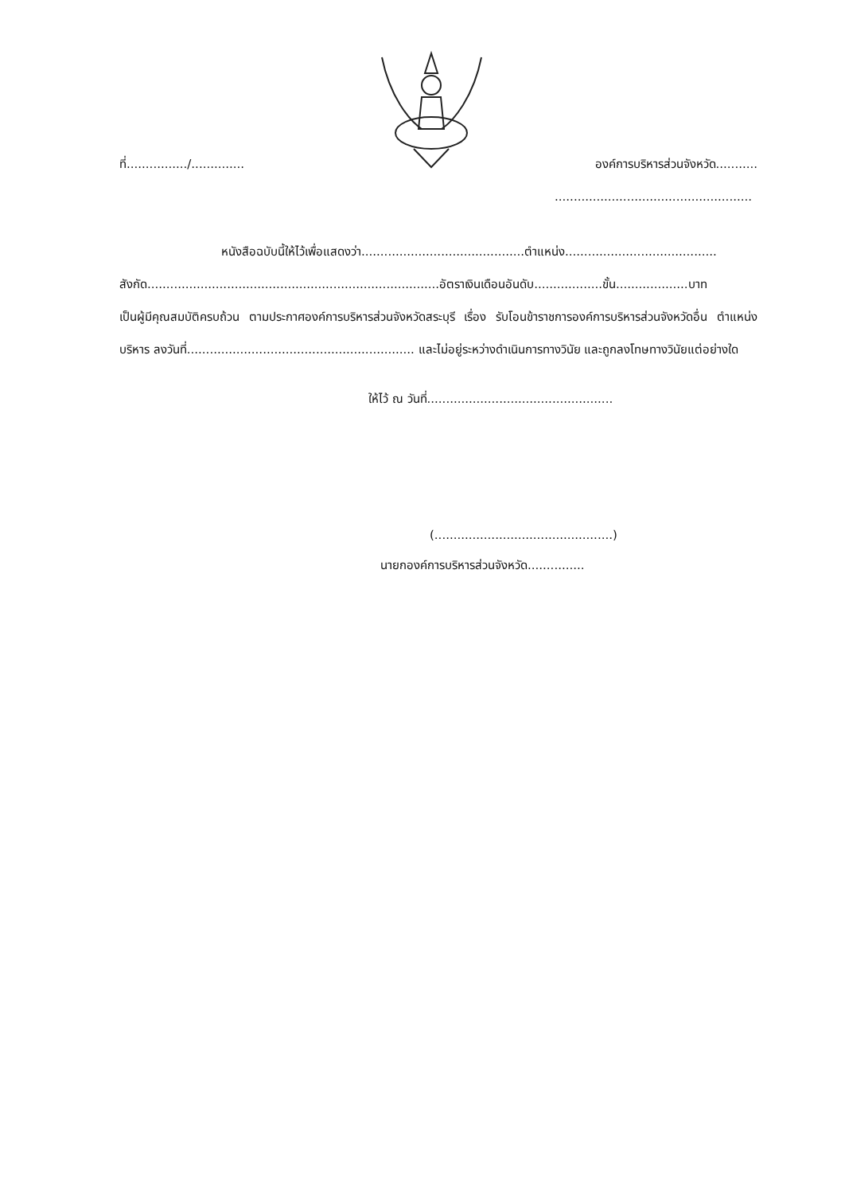ที่................/.............. องค์การบริหารส่วนจังหวัด...........
....................................................
หนังสือฉบับนี้ให้ไว้เพื่อแสดงว่า...........................................ตำแหน่ง........................................
สังกัด.............................................................................อัตราเงินเดือนอันดับ..................ขั้น...................บาท
เป็นผู้มีคุณสมบัติครบถ้วน ตามประกาศองค์การบริหารส่วนจังหวัดสระบุรี เรื่อง รับโอนข้าราชการองค์การบริหารส่วนจังหวัดอื่น ตำแหน่งบริหาร ลงวันที่............................................................ และไม่อยู่ระหว่างดำเนินการทางวินัย และถูกลงโทษทางวินัยแต่อย่างใด
ให้ไว้ ณ วันที่.................................................
(...............................................)
นายกองค์การบริหารส่วนจังหวัด...............